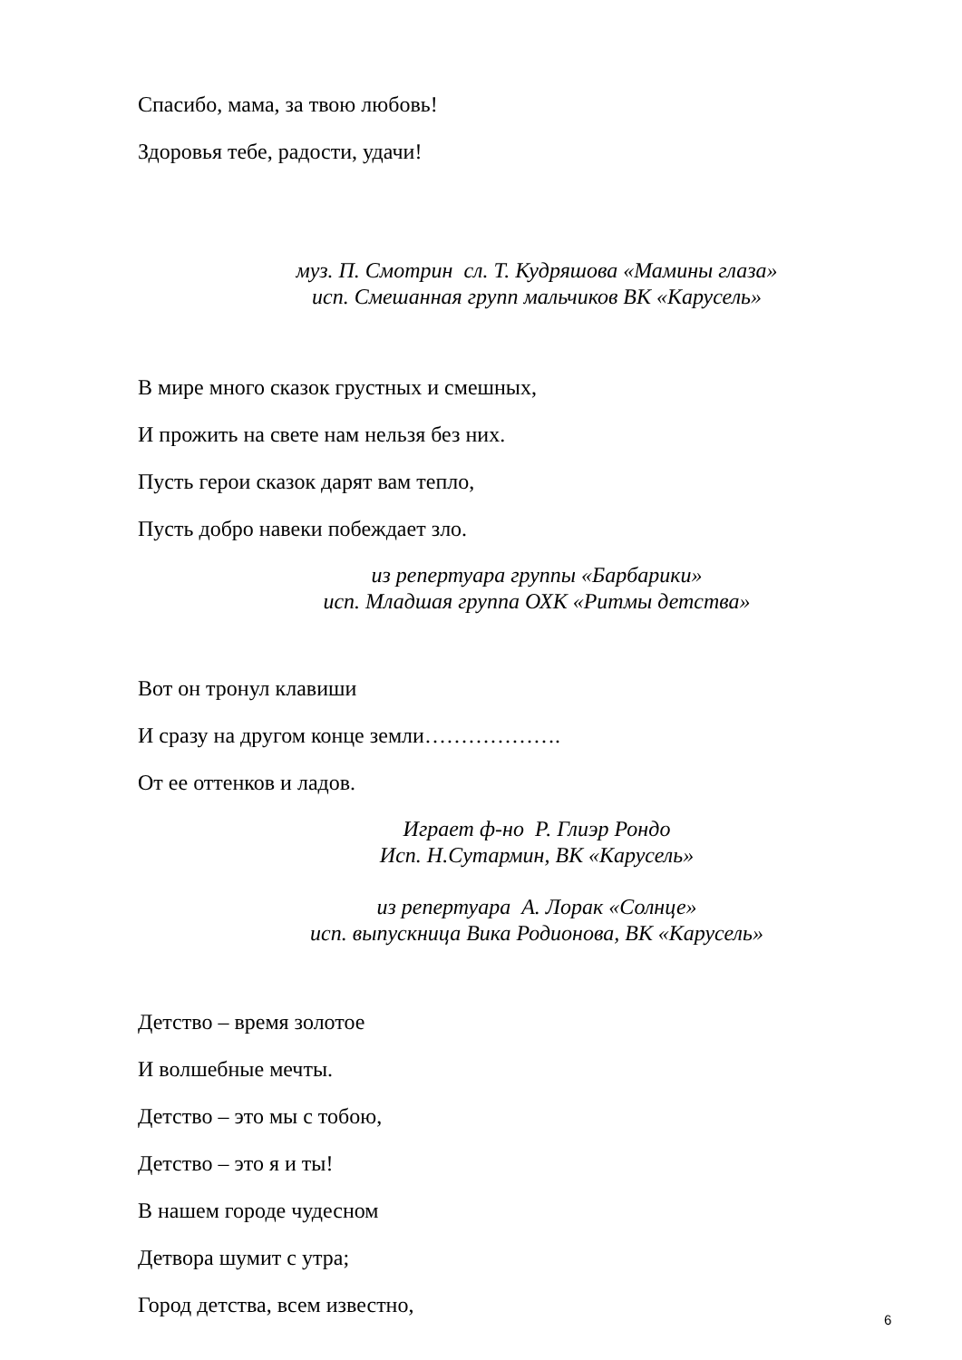Спасибо, мама, за твою любовь!
Здоровья тебе, радости, удачи!
муз. П. Смотрин сл. Т. Кудряшова «Мамины глаза»
исп. Смешанная групп мальчиков ВК «Карусель»
В мире много сказок грустных и смешных,
И прожить на свете нам нельзя без них.
Пусть герои сказок дарят вам тепло,
Пусть добро навеки побеждает зло.
из репертуара группы «Барбарики»
исп. Младшая группа ОХК «Ритмы детства»
Вот он тронул клавиши
И сразу на другом конце земли……………….
От ее оттенков и ладов.
Играет ф-но Р. Глиэр Рондо
Исп. Н.Сутармин, ВК «Карусель»
из репертуара А. Лорак «Солнце»
исп. выпускница Вика Родионова, ВК «Карусель»
Детство – время золотое
И волшебные мечты.
Детство – это мы с тобою,
Детство – это я и ты!
В нашем городе чудесном
Детвора шумит с утра;
Город детства, всем известно,
6